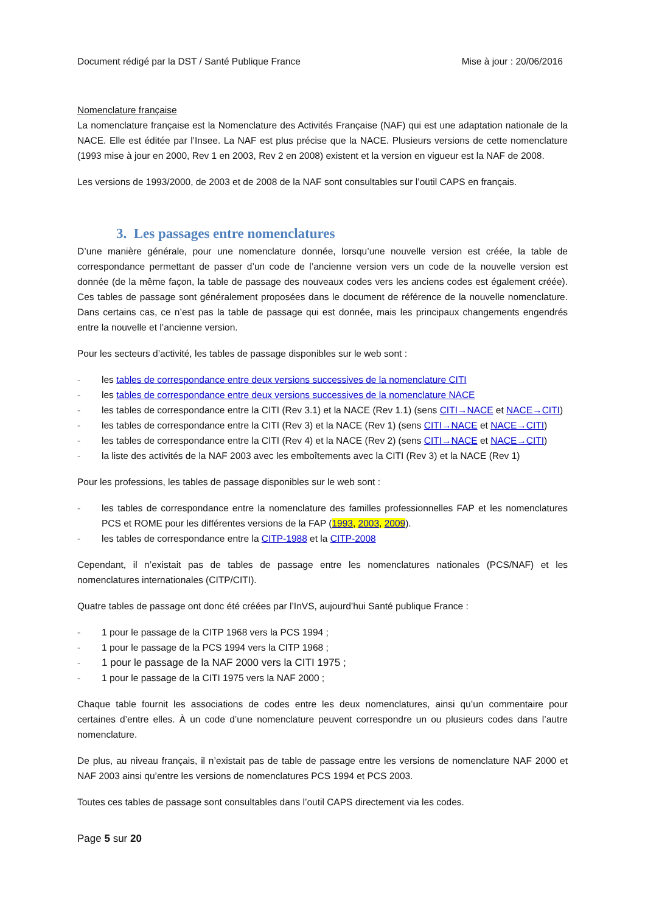Document rédigé par la DST / Santé Publique France Mise à jour : 20/06/2016
Nomenclature française
La nomenclature française est la Nomenclature des Activités Française (NAF) qui est une adaptation nationale de la NACE. Elle est éditée par l’Insee. La NAF est plus précise que la NACE. Plusieurs versions de cette nomenclature (1993 mise à jour en 2000, Rev 1 en 2003, Rev 2 en 2008) existent et la version en vigueur est la NAF de 2008.
Les versions de 1993/2000, de 2003 et de 2008 de la NAF sont consultables sur l’outil CAPS en français.
3. Les passages entre nomenclatures
D’une manière générale, pour une nomenclature donnée, lorsqu’une nouvelle version est créée, la table de correspondance permettant de passer d’un code de l’ancienne version vers un code de la nouvelle version est donnée (de la même façon, la table de passage des nouveaux codes vers les anciens codes est également créée). Ces tables de passage sont généralement proposées dans le document de référence de la nouvelle nomenclature. Dans certains cas, ce n’est pas la table de passage qui est donnée, mais les principaux changements engendrés entre la nouvelle et l’ancienne version.
Pour les secteurs d’activité, les tables de passage disponibles sur le web sont :
- les tables de correspondance entre deux versions successives de la nomenclature CITI
- les tables de correspondance entre deux versions successives de la nomenclature NACE
- les tables de correspondance entre la CITI (Rev 3.1) et la NACE (Rev 1.1) (sens CITI→NACE et NACE→CITI)
- les tables de correspondance entre la CITI (Rev 3) et la NACE (Rev 1) (sens CITI→NACE et NACE→CITI)
- les tables de correspondance entre la CITI (Rev 4) et la NACE (Rev 2) (sens CITI→NACE et NACE→CITI)
- la liste des activités de la NAF 2003 avec les emboîtements avec la CITI (Rev 3) et la NACE (Rev 1)
Pour les professions, les tables de passage disponibles sur le web sont :
- les tables de correspondance entre la nomenclature des familles professionnelles FAP et les nomenclatures PCS et ROME pour les différentes versions de la FAP (1993, 2003, 2009).
- les tables de correspondance entre la CITP-1988 et la CITP-2008
Cependant, il n’existait pas de tables de passage entre les nomenclatures nationales (PCS/NAF) et les nomenclatures internationales (CITP/CITI).
Quatre tables de passage ont donc été créées par l’InVS, aujourd’hui Santé publique France :
- 1 pour le passage de la CITP 1968 vers la PCS 1994 ;
- 1 pour le passage de la PCS 1994 vers la CITP 1968 ;
- 1 pour le passage de la NAF 2000 vers la CITI 1975 ;
- 1 pour le passage de la CITI 1975 vers la NAF 2000 ;
Chaque table fournit les associations de codes entre les deux nomenclatures, ainsi qu’un commentaire pour certaines d’entre elles. À un code d’une nomenclature peuvent correspondre un ou plusieurs codes dans l’autre nomenclature.
De plus, au niveau français, il n’existait pas de table de passage entre les versions de nomenclature NAF 2000 et NAF 2003 ainsi qu’entre les versions de nomenclatures PCS 1994 et PCS 2003.
Toutes ces tables de passage sont consultables dans l’outil CAPS directement via les codes.
Page 5 sur 20